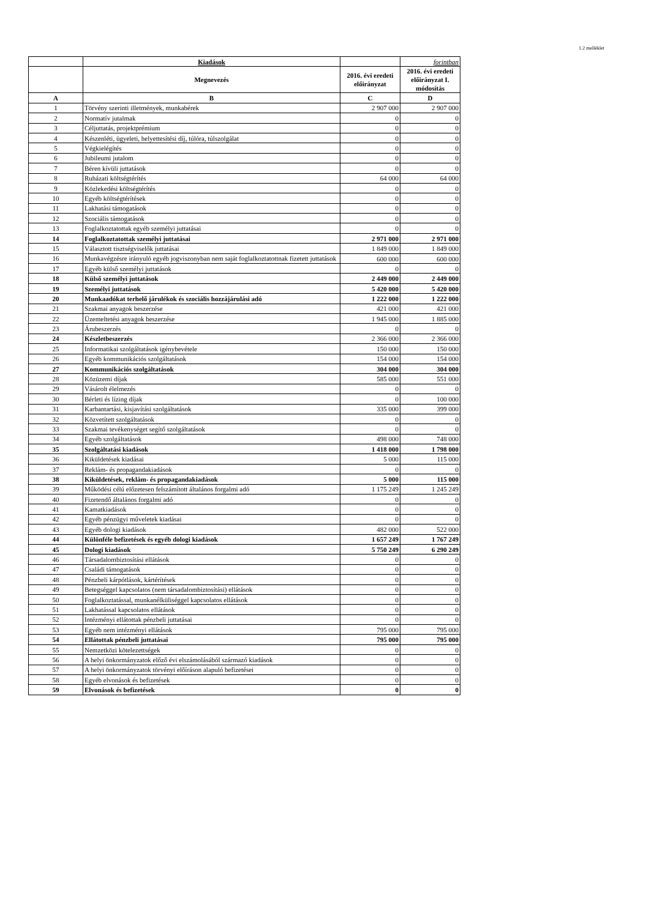1.2 melléklet
| | Kiadások | | forintban |
| --- | --- | --- | --- |
| | Megnevezés | 2016. évi eredeti előirányzat | 2016. évi eredeti előirányzat I. módosítás |
| A | B | C | D |
| 1 | Törvény szerinti illetmények, munkabérek | 2 907 000 | 2 907 000 |
| 2 | Normatív jutalmak | 0 | 0 |
| 3 | Céljuttatás, projektprémium | 0 | 0 |
| 4 | Készenléti, ügyeleti, helyettesítési díj, túlóra, túlszolgálat | 0 | 0 |
| 5 | Végkielégítés | 0 | 0 |
| 6 | Jubileumi jutalom | 0 | 0 |
| 7 | Béren kívüli juttatások | 0 | 0 |
| 8 | Ruházati költségtérítés | 64 000 | 64 000 |
| 9 | Közlekedési költségtérítés | 0 | 0 |
| 10 | Egyéb költségtérítések | 0 | 0 |
| 11 | Lakhatási támogatások | 0 | 0 |
| 12 | Szociális támogatások | 0 | 0 |
| 13 | Foglalkoztatottak egyéb személyi juttatásai | 0 | 0 |
| 14 | Foglalkoztatottak személyi juttatásai | 2 971 000 | 2 971 000 |
| 15 | Választott tisztségviselők juttatásai | 1 849 000 | 1 849 000 |
| 16 | Munkavégzésre irányuló egyéb jogviszonyban nem saját foglalkoztatottnak fizetett juttatások | 600 000 | 600 000 |
| 17 | Egyéb külső személyi juttatások | 0 | 0 |
| 18 | Külső személyi juttatások | 2 449 000 | 2 449 000 |
| 19 | Személyi juttatások | 5 420 000 | 5 420 000 |
| 20 | Munkaadókat terhelő járulékok és szociális hozzájárulási adó | 1 222 000 | 1 222 000 |
| 21 | Szakmai anyagok beszerzése | 421 000 | 421 000 |
| 22 | Üzemeltetési anyagok beszerzése | 1 945 000 | 1 885 000 |
| 23 | Árubeszerzés | 0 | 0 |
| 24 | Készletbeszerzés | 2 366 000 | 2 366 000 |
| 25 | Informatikai szolgáltatások igénybevétele | 150 000 | 150 000 |
| 26 | Egyéb kommunikációs szolgáltatások | 154 000 | 154 000 |
| 27 | Kommunikációs szolgáltatások | 304 000 | 304 000 |
| 28 | Közüzemi díjak | 585 000 | 551 000 |
| 29 | Vásárolt élelmezés | 0 | 0 |
| 30 | Bérleti és lízing díjak | 0 | 100 000 |
| 31 | Karbantartási, kisjavítási szolgáltatások | 335 000 | 399 000 |
| 32 | Közvetített szolgáltatások | 0 | 0 |
| 33 | Szakmai tevékenységet segítő szolgáltatások | 0 | 0 |
| 34 | Egyéb szolgáltatások | 498 000 | 748 000 |
| 35 | Szolgáltatási kiadások | 1 418 000 | 1 798 000 |
| 36 | Kiküldetések kiadásai | 5 000 | 115 000 |
| 37 | Reklám- és propagandakiadások | 0 | 0 |
| 38 | Kiküldetések, reklám- és propagandakiadások | 5 000 | 115 000 |
| 39 | Működési célú előzetesen felszámított általános forgalmi adó | 1 175 249 | 1 245 249 |
| 40 | Fizetendő általános forgalmi adó | 0 | 0 |
| 41 | Kamatkiadások | 0 | 0 |
| 42 | Egyéb pénzügyi műveletek kiadásai | 0 | 0 |
| 43 | Egyéb dologi kiadások | 482 000 | 522 000 |
| 44 | Különféle befizetések és egyéb dologi kiadások | 1 657 249 | 1 767 249 |
| 45 | Dologi kiadások | 5 750 249 | 6 290 249 |
| 46 | Társadalombiztosítási ellátások | 0 | 0 |
| 47 | Családi támogatások | 0 | 0 |
| 48 | Pénzbeli kárpótlások, kártérítések | 0 | 0 |
| 49 | Betegséggel kapcsolatos (nem társadalombiztosítási) ellátások | 0 | 0 |
| 50 | Foglalkoztatással, munkanélküliséggel kapcsolatos ellátások | 0 | 0 |
| 51 | Lakhatással kapcsolatos ellátások | 0 | 0 |
| 52 | Intézményi ellátottak pénzbeli juttatásai | 0 | 0 |
| 53 | Egyéb nem intézményi ellátások | 795 000 | 795 000 |
| 54 | Ellátottak pénzbeli juttatásai | 795 000 | 795 000 |
| 55 | Nemzetközi kötelezettségek | 0 | 0 |
| 56 | A helyi önkormányzatok előző évi elszámolásából származó kiadások | 0 | 0 |
| 57 | A helyi önkormányzatok törvényi előíráson alapuló befizetései | 0 | 0 |
| 58 | Egyéb elvonások és befizetések | 0 | 0 |
| 59 | Elvonások és befizetések | 0 | 0 |